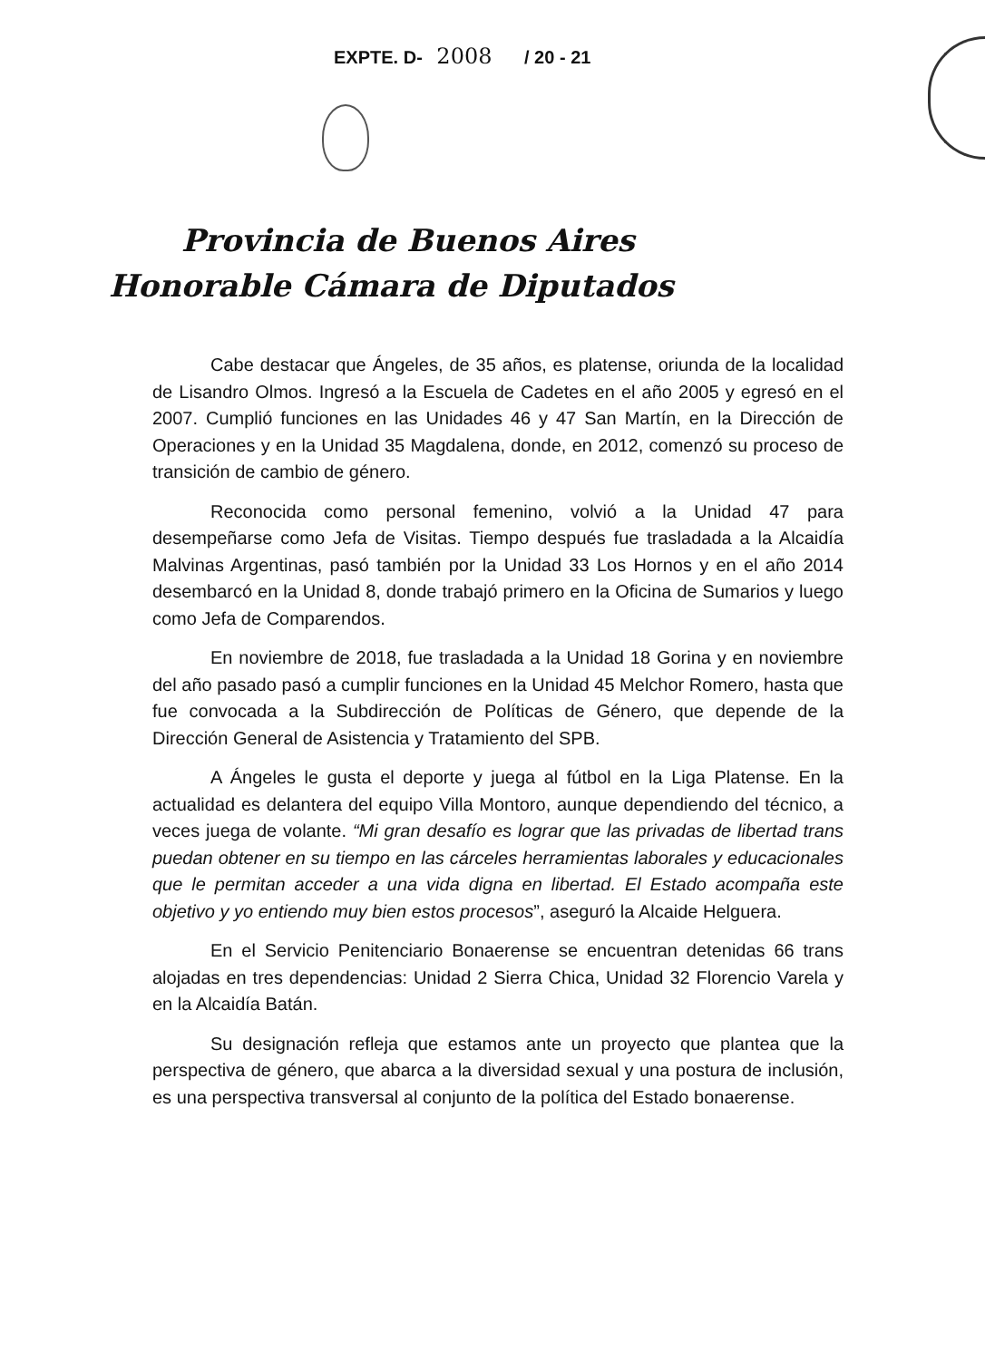EXPTE. D- 2008 / 20 - 21
Provincia de Buenos Aires
Honorable Cámara de Diputados
Cabe destacar que Ángeles, de 35 años, es platense, oriunda de la localidad de Lisandro Olmos. Ingresó a la Escuela de Cadetes en el año 2005 y egresó en el 2007. Cumplió funciones en las Unidades 46 y 47 San Martín, en la Dirección de Operaciones y en la Unidad 35 Magdalena, donde, en 2012, comenzó su proceso de transición de cambio de género.
Reconocida como personal femenino, volvió a la Unidad 47 para desempeñarse como Jefa de Visitas. Tiempo después fue trasladada a la Alcaidía Malvinas Argentinas, pasó también por la Unidad 33 Los Hornos y en el año 2014 desembarcó en la Unidad 8, donde trabajó primero en la Oficina de Sumarios y luego como Jefa de Comparendos.
En noviembre de 2018, fue trasladada a la Unidad 18 Gorina y en noviembre del año pasado pasó a cumplir funciones en la Unidad 45 Melchor Romero, hasta que fue convocada a la Subdirección de Políticas de Género, que depende de la Dirección General de Asistencia y Tratamiento del SPB.
A Ángeles le gusta el deporte y juega al fútbol en la Liga Platense. En la actualidad es delantera del equipo Villa Montoro, aunque dependiendo del técnico, a veces juega de volante. “Mi gran desafío es lograr que las privadas de libertad trans puedan obtener en su tiempo en las cárceles herramientas laborales y educacionales que le permitan acceder a una vida digna en libertad. El Estado acompaña este objetivo y yo entiendo muy bien estos procesos”, aseguró la Alcaide Helguera.
En el Servicio Penitenciario Bonaerense se encuentran detenidas 66 trans alojadas en tres dependencias: Unidad 2 Sierra Chica, Unidad 32 Florencio Varela y en la Alcaidía Batán.
Su designación refleja que estamos ante un proyecto que plantea que la perspectiva de género, que abarca a la diversidad sexual y una postura de inclusión, es una perspectiva transversal al conjunto de la política del Estado bonaerense.